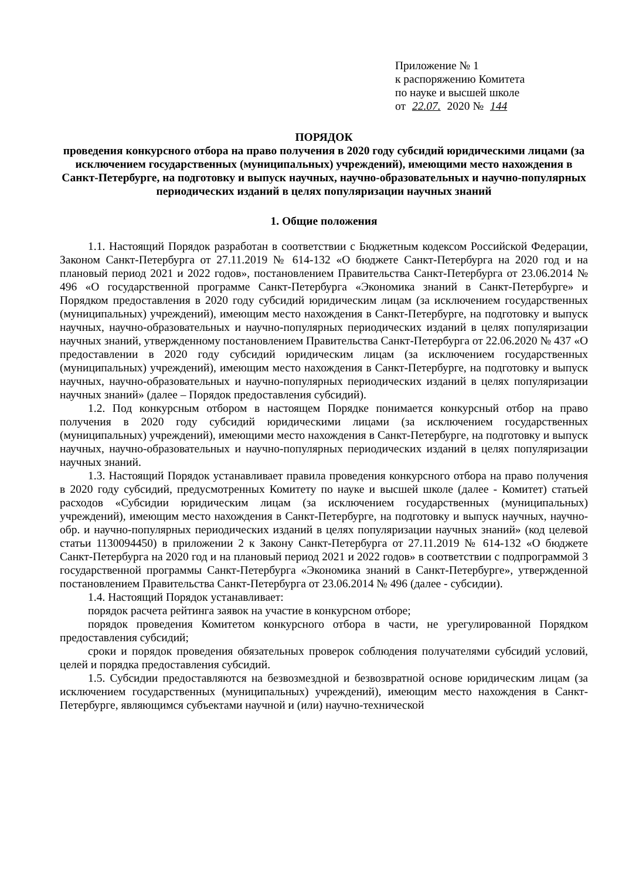Приложение № 1
к распоряжению Комитета
по науке и высшей школе
от 22.07. 2020 № 144
ПОРЯДОК
проведения конкурсного отбора на право получения в 2020 году субсидий юридическими лицами (за исключением государственных (муниципальных) учреждений), имеющими место нахождения в Санкт-Петербурге, на подготовку и выпуск научных, научно-образовательных и научно-популярных периодических изданий в целях популяризации научных знаний
1. Общие положения
1.1. Настоящий Порядок разработан в соответствии с Бюджетным кодексом Российской Федерации, Законом Санкт-Петербурга от 27.11.2019 № 614-132 «О бюджете Санкт-Петербурга на 2020 год и на плановый период 2021 и 2022 годов», постановлением Правительства Санкт-Петербурга от 23.06.2014 № 496 «О государственной программе Санкт-Петербурга «Экономика знаний в Санкт-Петербурге» и Порядком предоставления в 2020 году субсидий юридическим лицам (за исключением государственных (муниципальных) учреждений), имеющим место нахождения в Санкт-Петербурге, на подготовку и выпуск научных, научно-образовательных и научно-популярных периодических изданий в целях популяризации научных знаний, утвержденному постановлением Правительства Санкт-Петербурга от 22.06.2020 № 437 «О предоставлении в 2020 году субсидий юридическим лицам (за исключением государственных (муниципальных) учреждений), имеющим место нахождения в Санкт-Петербурге, на подготовку и выпуск научных, научно-образовательных и научно-популярных периодических изданий в целях популяризации научных знаний» (далее – Порядок предоставления субсидий).
1.2. Под конкурсным отбором в настоящем Порядке понимается конкурсный отбор на право получения в 2020 году субсидий юридическими лицами (за исключением государственных (муниципальных) учреждений), имеющими место нахождения в Санкт-Петербурге, на подготовку и выпуск научных, научно-образовательных и научно-популярных периодических изданий в целях популяризации научных знаний.
1.3. Настоящий Порядок устанавливает правила проведения конкурсного отбора на право получения в 2020 году субсидий, предусмотренных Комитету по науке и высшей школе (далее - Комитет) статьей расходов «Субсидии юридическим лицам (за исключением государственных (муниципальных) учреждений), имеющим место нахождения в Санкт-Петербурге, на подготовку и выпуск научных, научно-обр. и научно-популярных периодических изданий в целях популяризации научных знаний» (код целевой статьи 1130094450) в приложении 2 к Закону Санкт-Петербурга от 27.11.2019 № 614-132 «О бюджете Санкт-Петербурга на 2020 год и на плановый период 2021 и 2022 годов» в соответствии с подпрограммой 3 государственной программы Санкт-Петербурга «Экономика знаний в Санкт-Петербурге», утвержденной постановлением Правительства Санкт-Петербурга от 23.06.2014 № 496 (далее - субсидии).
1.4. Настоящий Порядок устанавливает:
порядок расчета рейтинга заявок на участие в конкурсном отборе;
порядок проведения Комитетом конкурсного отбора в части, не урегулированной Порядком предоставления субсидий;
сроки и порядок проведения обязательных проверок соблюдения получателями субсидий условий, целей и порядка предоставления субсидий.
1.5. Субсидии предоставляются на безвозмездной и безвозвратной основе юридическим лицам (за исключением государственных (муниципальных) учреждений), имеющим место нахождения в Санкт-Петербурге, являющимся субъектами научной и (или) научно-технической